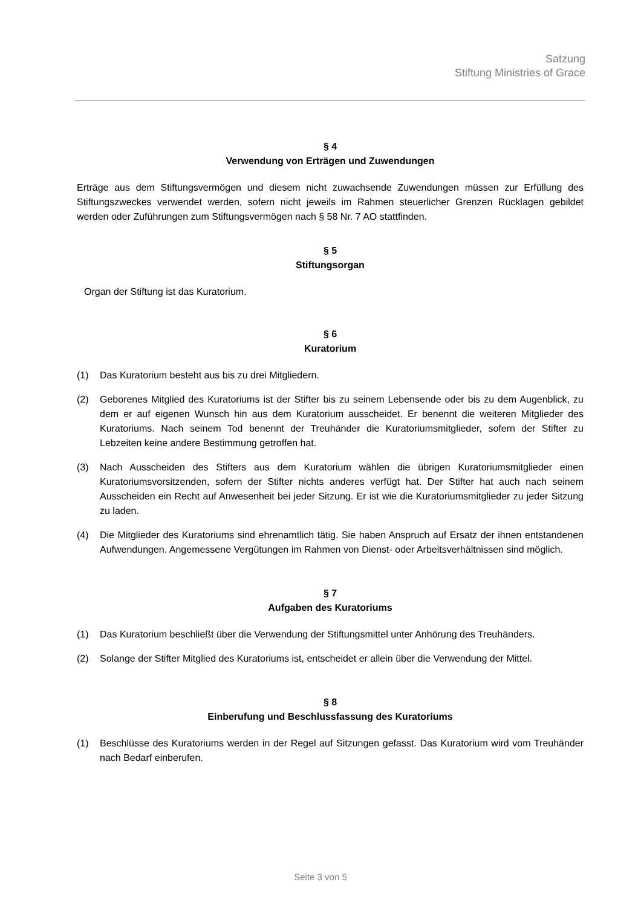Satzung
Stiftung Ministries of Grace
§ 4
Verwendung von Erträgen und Zuwendungen
Erträge aus dem Stiftungsvermögen und diesem nicht zuwachsende Zuwendungen müssen zur Erfüllung des Stiftungszweckes verwendet werden, sofern nicht jeweils im Rahmen steuerlicher Grenzen Rücklagen gebildet werden oder Zuführungen zum Stiftungsvermögen nach § 58 Nr. 7 AO stattfinden.
§ 5
Stiftungsorgan
Organ der Stiftung ist das Kuratorium.
§ 6
Kuratorium
(1) Das Kuratorium besteht aus bis zu drei Mitgliedern.
(2) Geborenes Mitglied des Kuratoriums ist der Stifter bis zu seinem Lebensende oder bis zu dem Augenblick, zu dem er auf eigenen Wunsch hin aus dem Kuratorium ausscheidet. Er benennt die weiteren Mitglieder des Kuratoriums. Nach seinem Tod benennt der Treuhänder die Kuratoriumsmitglieder, sofern der Stifter zu Lebzeiten keine andere Bestimmung getroffen hat.
(3) Nach Ausscheiden des Stifters aus dem Kuratorium wählen die übrigen Kuratoriumsmitglieder einen Kuratoriumsvorsitzenden, sofern der Stifter nichts anderes verfügt hat. Der Stifter hat auch nach seinem Ausscheiden ein Recht auf Anwesenheit bei jeder Sitzung. Er ist wie die Kuratoriumsmitglieder zu jeder Sitzung zu laden.
(4) Die Mitglieder des Kuratoriums sind ehrenamtlich tätig. Sie haben Anspruch auf Ersatz der ihnen entstandenen Aufwendungen. Angemessene Vergütungen im Rahmen von Dienst- oder Arbeitsverhältnissen sind möglich.
§ 7
Aufgaben des Kuratoriums
(1) Das Kuratorium beschließt über die Verwendung der Stiftungsmittel unter Anhörung des Treuhänders.
(2) Solange der Stifter Mitglied des Kuratoriums ist, entscheidet er allein über die Verwendung der Mittel.
§ 8
Einberufung und Beschlussfassung des Kuratoriums
(1) Beschlüsse des Kuratoriums werden in der Regel auf Sitzungen gefasst. Das Kuratorium wird vom Treuhänder nach Bedarf einberufen.
Seite 3 von 5